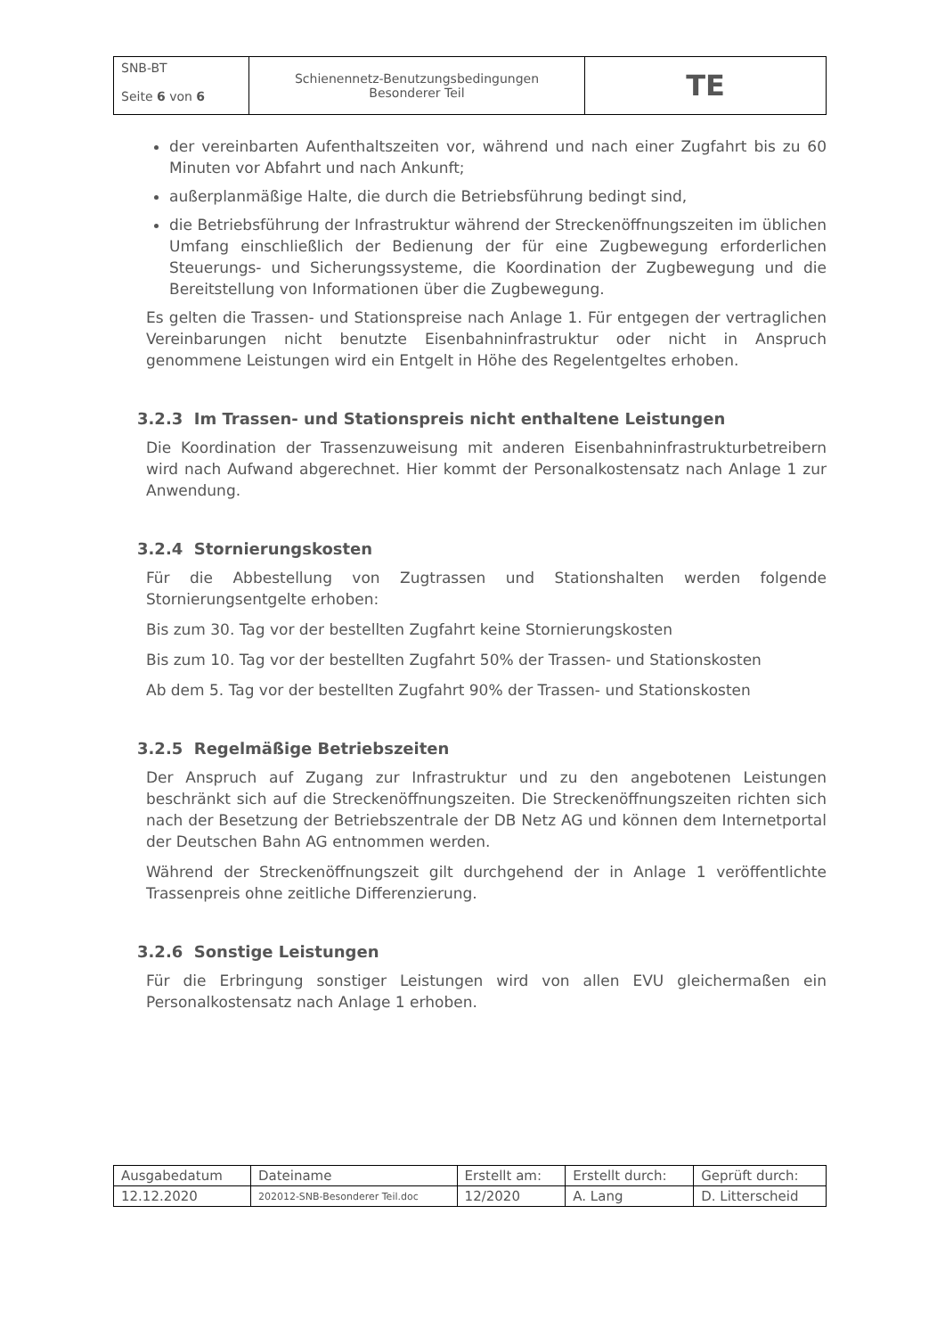| SNB-BT Seite 6 von 6 | Schienennetz-Benutzungsbedingungen Besonderer Teil | TE |
der vereinbarten Aufenthaltszeiten vor, während und nach einer Zugfahrt bis zu 60 Minuten vor Abfahrt und nach Ankunft;
außerplanmäßige Halte, die durch die Betriebsführung bedingt sind,
die Betriebsführung der Infrastruktur während der Streckenöffnungszeiten im üblichen Umfang einschließlich der Bedienung der für eine Zugbewegung erforderlichen Steuerungs- und Sicherungssysteme, die Koordination der Zugbewegung und die Bereitstellung von Informationen über die Zugbewegung.
Es gelten die Trassen- und Stationspreise nach Anlage 1. Für entgegen der vertraglichen Vereinbarungen nicht benutzte Eisenbahninfrastruktur oder nicht in Anspruch genommene Leistungen wird ein Entgelt in Höhe des Regelentgeltes erhoben.
3.2.3 Im Trassen- und Stationspreis nicht enthaltene Leistungen
Die Koordination der Trassenzuweisung mit anderen Eisenbahninfrastrukturbetreibern wird nach Aufwand abgerechnet. Hier kommt der Personalkostensatz nach Anlage 1 zur Anwendung.
3.2.4 Stornierungskosten
Für die Abbestellung von Zugtrassen und Stationshalten werden folgende Stornierungsentgelte erhoben:
Bis zum 30. Tag vor der bestellten Zugfahrt keine Stornierungskosten
Bis zum 10. Tag vor der bestellten Zugfahrt 50% der Trassen- und Stationskosten
Ab dem 5. Tag vor der bestellten Zugfahrt 90% der Trassen- und Stationskosten
3.2.5 Regelmäßige Betriebszeiten
Der Anspruch auf Zugang zur Infrastruktur und zu den angebotenen Leistungen beschränkt sich auf die Streckenöffnungszeiten. Die Streckenöffnungszeiten richten sich nach der Besetzung der Betriebszentrale der DB Netz AG und können dem Internetportal der Deutschen Bahn AG entnommen werden.
Während der Streckenöffnungszeit gilt durchgehend der in Anlage 1 veröffentlichte Trassenpreis ohne zeitliche Differenzierung.
3.2.6 Sonstige Leistungen
Für die Erbringung sonstiger Leistungen wird von allen EVU gleichermaßen ein Personalkostensatz nach Anlage 1 erhoben.
| Ausgabedatum | Dateiname | Erstellt am: | Erstellt durch: | Geprüft durch: |
| 12.12.2020 | 202012-SNB-Besonderer Teil.doc | 12/2020 | A. Lang | D. Litterscheid |